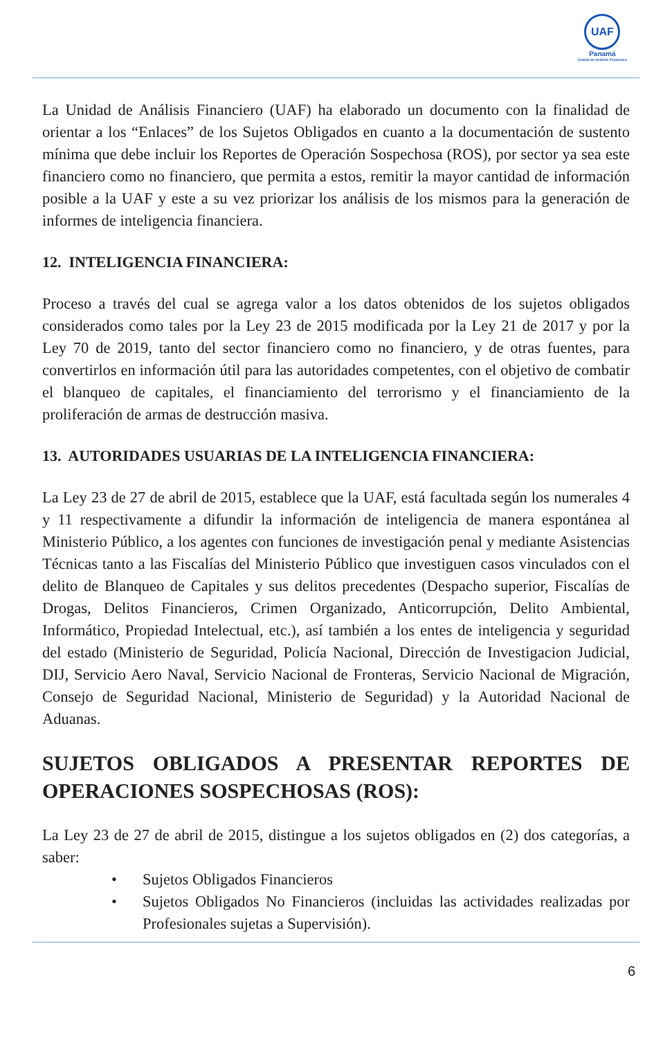UAF
Panamá
Unidad de Análisis Financiero
La Unidad de Análisis Financiero (UAF) ha elaborado un documento con la finalidad de orientar a los “Enlaces” de los Sujetos Obligados en cuanto a la documentación de sustento mínima que debe incluir los Reportes de Operación Sospechosa (ROS), por sector ya sea este financiero como no financiero, que permita a estos, remitir la mayor cantidad de información posible a la UAF y este a su vez priorizar los análisis de los mismos para la generación de informes de inteligencia financiera.
12. INTELIGENCIA FINANCIERA:
Proceso a través del cual se agrega valor a los datos obtenidos de los sujetos obligados considerados como tales por la Ley 23 de 2015 modificada por la Ley 21 de 2017 y por la Ley 70 de 2019, tanto del sector financiero como no financiero, y de otras fuentes, para convertirlos en información útil para las autoridades competentes, con el objetivo de combatir el blanqueo de capitales, el financiamiento del terrorismo y el financiamiento de la proliferación de armas de destrucción masiva.
13. AUTORIDADES USUARIAS DE LA INTELIGENCIA FINANCIERA:
La Ley 23 de 27 de abril de 2015, establece que la UAF, está facultada según los numerales 4 y 11 respectivamente a difundir la información de inteligencia de manera espontánea al Ministerio Público, a los agentes con funciones de investigación penal y mediante Asistencias Técnicas tanto a las Fiscalías del Ministerio Público que investiguen casos vinculados con el delito de Blanqueo de Capitales y sus delitos precedentes (Despacho superior, Fiscalías de Drogas, Delitos Financieros, Crimen Organizado, Anticorrupción, Delito Ambiental, Informático, Propiedad Intelectual, etc.), así también a los entes de inteligencia y seguridad del estado (Ministerio de Seguridad, Policía Nacional, Dirección de Investigacion Judicial, DIJ, Servicio Aero Naval, Servicio Nacional de Fronteras, Servicio Nacional de Migración, Consejo de Seguridad Nacional, Ministerio de Seguridad) y la Autoridad Nacional de Aduanas.
SUJETOS OBLIGADOS A PRESENTAR REPORTES DE OPERACIONES SOSPECHOSAS (ROS):
La Ley 23 de 27 de abril de 2015, distingue a los sujetos obligados en (2) dos categorías, a saber:
• Sujetos Obligados Financieros
• Sujetos Obligados No Financieros (incluidas las actividades realizadas por Profesionales sujetas a Supervisión).
6